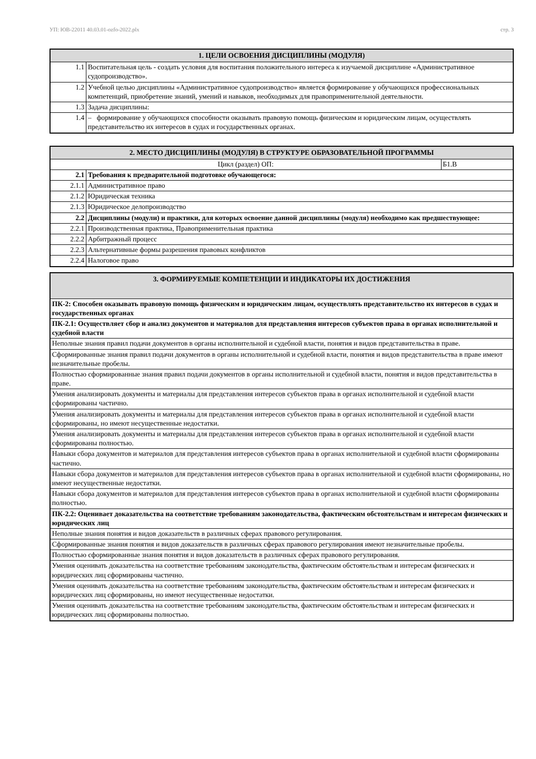УП: ЮВ-22011 40.03.01-ozfo-2022.plx стр. 3
| 1. ЦЕЛИ ОСВОЕНИЯ ДИСЦИПЛИНЫ (МОДУЛЯ) | |
| --- | --- |
| 1.1 | Воспитательная цель - создать условия для воспитания положительного интереса к изучаемой дисциплине «Административное судопроизводство». |
| 1.2 | Учебной целью дисциплины «Административное судопроизводство» является формирование у обучающихся профессиональных компетенций, приобретение знаний, умений и навыков, необходимых для правоприменительной деятельности. |
| 1.3 | Задача дисциплины: |
| 1.4 | – формирование у обучающихся способности оказывать правовую помощь физическим и юридическим лицам, осуществлять представительство их интересов в судах и государственных органах. |
| 2. МЕСТО ДИСЦИПЛИНЫ (МОДУЛЯ) В СТРУКТУРЕ ОБРАЗОВАТЕЛЬНОЙ ПРОГРАММЫ | | |
| --- | --- | --- |
| Цикл (раздел) ОП: | | Б1.В |
| 2.1 | Требования к предварительной подготовке обучающегося: | |
| 2.1.1 | Административное право | |
| 2.1.2 | Юридическая техника | |
| 2.1.3 | Юридическое делопроизводство | |
| 2.2 | Дисциплины (модули) и практики, для которых освоение данной дисциплины (модуля) необходимо как предшествующее: | |
| 2.2.1 | Производственная практика, Правоприменительная практика | |
| 2.2.2 | Арбитражный процесс | |
| 2.2.3 | Альтернативные формы разрешения правовых конфликтов | |
| 2.2.4 | Налоговое право | |
| 3. ФОРМИРУЕМЫЕ КОМПЕТЕНЦИИ И ИНДИКАТОРЫ ИХ ДОСТИЖЕНИЯ |
| --- |
| ПК-2: Способен оказывать правовую помощь физическим и юридическим лицам, осуществлять представительство их интересов в судах и государственных органах |
| ПК-2.1: Осуществляет сбор и анализ документов и материалов для представления интересов субъектов права в органах исполнительной и судебной власти |
| Неполные знания правил подачи документов в органы исполнительной и судебной власти, понятия и видов представительства в праве. |
| Сформированные знания правил подачи документов в органы исполнительной и судебной власти, понятия и видов представительства в праве имеют незначительные пробелы. |
| Полностью сформированные знания правил подачи документов в органы исполнительной и судебной власти, понятия и видов представительства в праве. |
| Умения анализировать документы и материалы для представления интересов субъектов права в органах исполнительной и судебной власти сформированы частично. |
| Умения анализировать документы и материалы для представления интересов субъектов права в органах исполнительной и судебной власти сформированы, но имеют несущественные недостатки. |
| Умения анализировать документы и материалы для представления интересов субъектов права в органах исполнительной и судебной власти сформированы полностью. |
| Навыки сбора документов и материалов для представления интересов субъектов права в органах исполнительной и судебной власти сформированы частично. |
| Навыки сбора документов и материалов для представления интересов субъектов права в органах исполнительной и судебной власти сформированы, но имеют несущественные недостатки. |
| Навыки сбора документов и материалов для представления интересов субъектов права в органах исполнительной и судебной власти сформированы полностью. |
| ПК-2.2: Оценивает доказательства на соответствие требованиям законодательства, фактическим обстоятельствам и интересам физических и юридических лиц |
| Неполные знания понятия и видов доказательств в различных сферах правового регулирования. |
| Сформированные знания понятия и видов доказательств в различных сферах правового регулирования имеют незначительные пробелы. |
| Полностью сформированные знания понятия и видов доказательств в различных сферах правового регулирования. |
| Умения оценивать доказательства на соответствие требованиям законодательства, фактическим обстоятельствам и интересам физических и юридических лиц сформированы частично. |
| Умения оценивать доказательства на соответствие требованиям законодательства, фактическим обстоятельствам и интересам физических и юридических лиц сформированы, но имеют несущественные недостатки. |
| Умения оценивать доказательства на соответствие требованиям законодательства, фактическим обстоятельствам и интересам физических и юридических лиц сформированы полностью. |